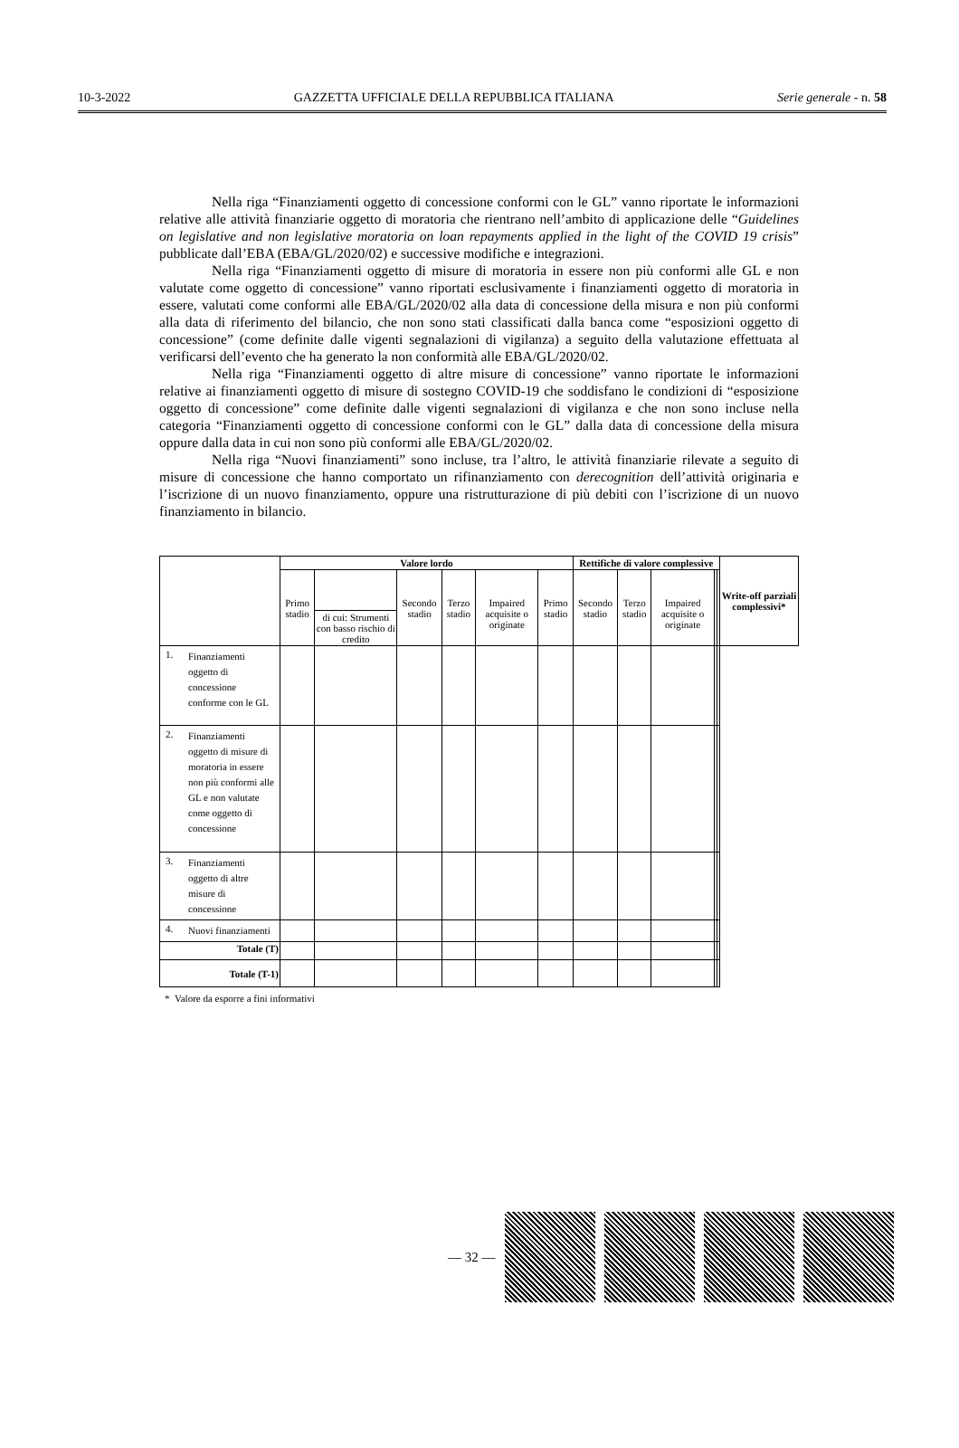10-3-2022 GAZZETTA UFFICIALE DELLA REPUBBLICA ITALIANA Serie generale - n. 58
Nella riga “Finanziamenti oggetto di concessione conformi con le GL” vanno riportate le informazioni relative alle attività finanziarie oggetto di moratoria che rientrano nell’ambito di applicazione delle “Guidelines on legislative and non legislative moratoria on loan repayments applied in the light of the COVID 19 crisis” pubblicate dall’EBA (EBA/GL/2020/02) e successive modifiche e integrazioni.
Nella riga “Finanziamenti oggetto di misure di moratoria in essere non più conformi alle GL e non valutate come oggetto di concessione” vanno riportati esclusivamente i finanziamenti oggetto di moratoria in essere, valutati come conformi alle EBA/GL/2020/02 alla data di concessione della misura e non più conformi alla data di riferimento del bilancio, che non sono stati classificati dalla banca come “esposizioni oggetto di concessione” (come definite dalle vigenti segnalazioni di vigilanza) a seguito della valutazione effettuata al verificarsi dell’evento che ha generato la non conformità alle EBA/GL/2020/02.
Nella riga “Finanziamenti oggetto di altre misure di concessione” vanno riportate le informazioni relative ai finanziamenti oggetto di misure di sostegno COVID-19 che soddisfano le condizioni di “esposizione oggetto di concessione” come definite dalle vigenti segnalazioni di vigilanza e che non sono incluse nella categoria “Finanziamenti oggetto di concessione conformi con le GL” dalla data di concessione della misura oppure dalla data in cui non sono più conformi alle EBA/GL/2020/02.
Nella riga “Nuovi finanziamenti” sono incluse, tra l’altro, le attività finanziarie rilevate a seguito di misure di concessione che hanno comportato un rifinanziamento con derecognition dell’attività originaria e l’iscrizione di un nuovo finanziamento, oppure una ristrutturazione di più debiti con l’iscrizione di un nuovo finanziamento in bilancio.
| | Valore lordo | | | | | | Rettifiche di valore complessive | | | | | Write-off parziali complessivi* |
| --- | --- | --- | --- | --- | --- | --- | --- | --- | --- | --- | --- | --- |
| | Primo stadio | | Secondo stadio | Terzo stadio | Impaired acquisite o originate | Primo stadio | Secondo stadio | Terzo stadio | Impaired acquisite o originate | | | |
| | | di cui: Strumenti con basso rischio di credito | | | | | | | | | | |
| 1. Finanziamenti oggetto di concessione conforme con le GL | | | | | | | | | | | | |
| 2. Finanziamenti oggetto di misure di moratoria in essere non più conformi alle GL e non valutate come oggetto di concessione | | | | | | | | | | | | |
| 3. Finanziamenti oggetto di altre misure di concessione | | | | | | | | | | | | |
| 4. Nuovi finanziamenti | | | | | | | | | | | | |
| Totale (T) | | | | | | | | | | | | |
| Totale (T-1) | | | | | | | | | | | | |
* Valore da esporre a fini informativi
— 32 —